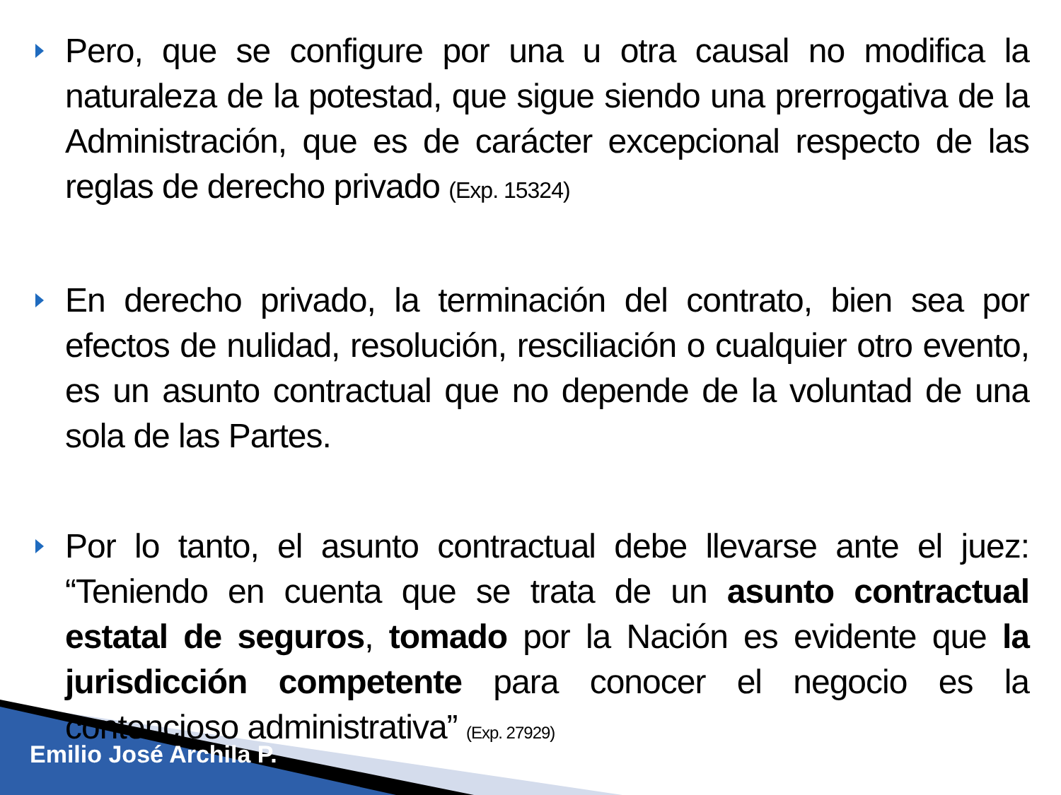Pero, que se configure por una u otra causal no modifica la naturaleza de la potestad, que sigue siendo una prerrogativa de la Administración, que es de carácter excepcional respecto de las reglas de derecho privado (Exp. 15324)
En derecho privado, la terminación del contrato, bien sea por efectos de nulidad, resolución, resciliación o cualquier otro evento, es un asunto contractual que no depende de la voluntad de una sola de las Partes.
Por lo tanto, el asunto contractual debe llevarse ante el juez: “Teniendo en cuenta que se trata de un asunto contractual estatal de seguros, tomado por la Nación es evidente que la jurisdicción competente para conocer el negocio es la contencioso administrativa” (Exp. 27929)
Emilio José Archila P.